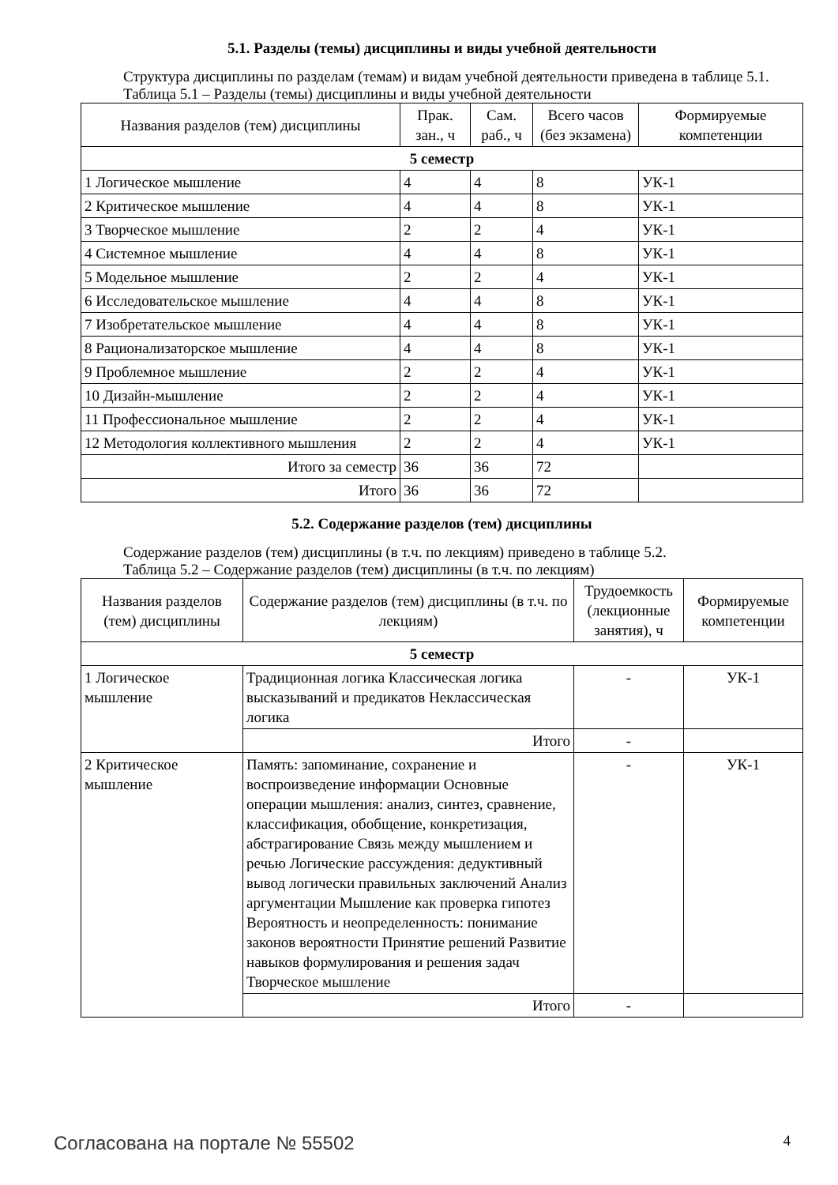5.1. Разделы (темы) дисциплины и виды учебной деятельности
Структура дисциплины по разделам (темам) и видам учебной деятельности приведена в таблице 5.1.
Таблица 5.1 – Разделы (темы) дисциплины и виды учебной деятельности
| Названия разделов (тем) дисциплины | Прак. зан., ч | Сам. раб., ч | Всего часов (без экзамена) | Формируемые компетенции |
| --- | --- | --- | --- | --- |
| 5 семестр | | | | |
| 1 Логическое мышление | 4 | 4 | 8 | УК-1 |
| 2 Критическое мышление | 4 | 4 | 8 | УК-1 |
| 3 Творческое мышление | 2 | 2 | 4 | УК-1 |
| 4 Системное мышление | 4 | 4 | 8 | УК-1 |
| 5 Модельное мышление | 2 | 2 | 4 | УК-1 |
| 6 Исследовательское мышление | 4 | 4 | 8 | УК-1 |
| 7 Изобретательское мышление | 4 | 4 | 8 | УК-1 |
| 8 Рационализаторское мышление | 4 | 4 | 8 | УК-1 |
| 9 Проблемное мышление | 2 | 2 | 4 | УК-1 |
| 10 Дизайн-мышление | 2 | 2 | 4 | УК-1 |
| 11 Профессиональное мышление | 2 | 2 | 4 | УК-1 |
| 12 Методология коллективного мышления | 2 | 2 | 4 | УК-1 |
| Итого за семестр | 36 | 36 | 72 | |
| Итого | 36 | 36 | 72 | |
5.2. Содержание разделов (тем) дисциплины
Содержание разделов (тем) дисциплины (в т.ч. по лекциям) приведено в таблице 5.2.
Таблица 5.2 – Содержание разделов (тем) дисциплины (в т.ч. по лекциям)
| Названия разделов (тем) дисциплины | Содержание разделов (тем) дисциплины (в т.ч. по лекциям) | Трудоемкость (лекционные занятия), ч | Формируемые компетенции |
| --- | --- | --- | --- |
| 5 семестр | | | |
| 1 Логическое мышление | Традиционная логика Классическая логика высказываний и предикатов Неклассическая логика | - | УК-1 |
| | Итого | - | |
| 2 Критическое мышление | Память: запоминание, сохранение и воспроизведение информации Основные операции мышления: анализ, синтез, сравнение, классификация, обобщение, конкретизация, абстрагирование Связь между мышлением и речью Логические рассуждения: дедуктивный вывод логически правильных заключений Анализ аргументации Мышление как проверка гипотез Вероятность и неопределенность: понимание законов вероятности Принятие решений Развитие навыков формулирования и решения задач Творческое мышление | - | УК-1 |
| | Итого | - | |
Согласована на портале № 55502 4